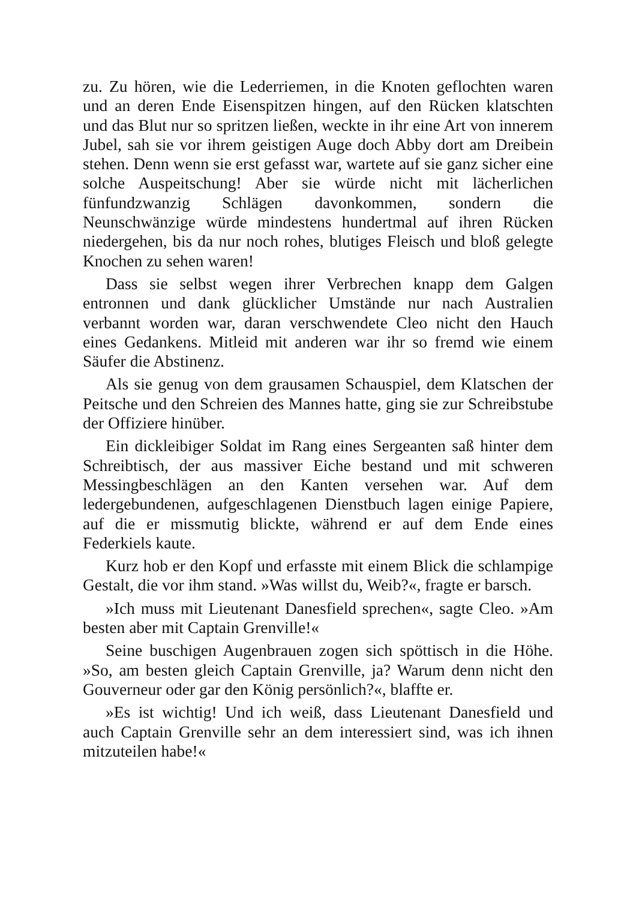zu. Zu hören, wie die Lederriemen, in die Knoten geflochten waren und an deren Ende Eisenspitzen hingen, auf den Rücken klatschten und das Blut nur so spritzen ließen, weckte in ihr eine Art von innerem Jubel, sah sie vor ihrem geistigen Auge doch Abby dort am Dreibein stehen. Denn wenn sie erst gefasst war, wartete auf sie ganz sicher eine solche Auspeitschung! Aber sie würde nicht mit lächerlichen fünfundzwanzig Schlägen davonkommen, sondern die Neunschwänzige würde mindestens hundertmal auf ihren Rücken niedergehen, bis da nur noch rohes, blutiges Fleisch und bloß gelegte Knochen zu sehen waren!
Dass sie selbst wegen ihrer Verbrechen knapp dem Galgen entronnen und dank glücklicher Umstände nur nach Australien verbannt worden war, daran verschwendete Cleo nicht den Hauch eines Gedankens. Mitleid mit anderen war ihr so fremd wie einem Säufer die Abstinenz.
Als sie genug von dem grausamen Schauspiel, dem Klatschen der Peitsche und den Schreien des Mannes hatte, ging sie zur Schreibstube der Offiziere hinüber.
Ein dickleibiger Soldat im Rang eines Sergeanten saß hinter dem Schreibtisch, der aus massiver Eiche bestand und mit schweren Messingbeschlägen an den Kanten versehen war. Auf dem ledergebundenen, aufgeschlagenen Dienstbuch lagen einige Papiere, auf die er missmutig blickte, während er auf dem Ende eines Federkiels kaute.
Kurz hob er den Kopf und erfasste mit einem Blick die schlampige Gestalt, die vor ihm stand. »Was willst du, Weib?«, fragte er barsch.
»Ich muss mit Lieutenant Danesfield sprechen«, sagte Cleo. »Am besten aber mit Captain Grenville!«
Seine buschigen Augenbrauen zogen sich spöttisch in die Höhe. »So, am besten gleich Captain Grenville, ja? Warum denn nicht den Gouverneur oder gar den König persönlich?«, blaffte er.
»Es ist wichtig! Und ich weiß, dass Lieutenant Danesfield und auch Captain Grenville sehr an dem interessiert sind, was ich ihnen mitzuteilen habe!«